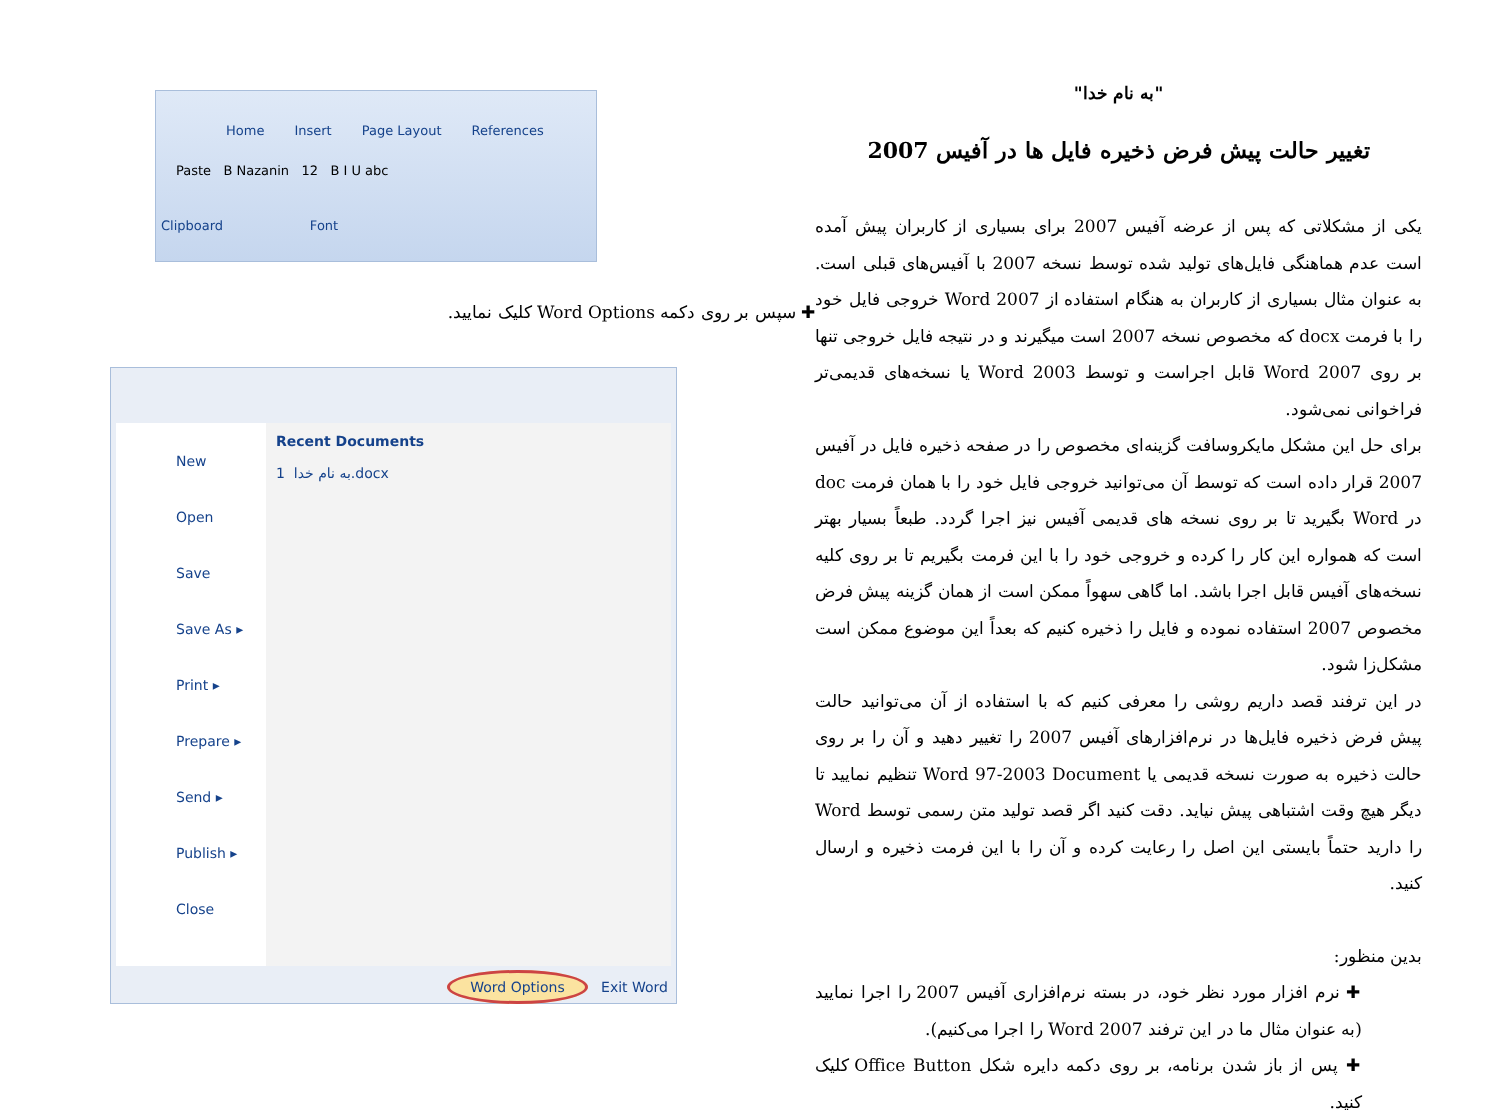"به نام خدا"
تغییر حالت پیش فرض ذخیره فایل ها در آفیس 2007
یکی از مشکلاتی که پس از عرضه آفیس 2007 برای بسیاری از کاربران پیش آمده است عدم هماهنگی فایل‌های تولید شده توسط نسخه 2007 با آفیس‌های قبلی است. به عنوان مثال بسیاری از کاربران به هنگام استفاده از Word 2007 خروجی فایل خود را با فرمت docx که مخصوص نسخه 2007 است میگیرند و در نتیجه فایل خروجی تنها بر روی Word 2007 قابل اجراست و توسط Word 2003 یا نسخه‌های قدیمی‌تر فراخوانی نمی‌شود.
برای حل این مشکل مایکروسافت گزینه‌ای مخصوص را در صفحه ذخیره فایل در آفیس 2007 قرار داده است که توسط آن می‌توانید خروجی فایل خود را با همان فرمت doc در Word بگیرید تا بر روی نسخه های قدیمی آفیس نیز اجرا گردد. طبعاً بسیار بهتر است که همواره این کار را کرده و خروجی خود را با این فرمت بگیریم تا بر روی کلیه نسخه‌های آفیس قابل اجرا باشد. اما گاهی سهواً ممکن است از همان گزینه پیش فرض مخصوص 2007 استفاده نموده و فایل را ذخیره کنیم که بعداً این موضوع ممکن است مشکل‌زا شود.
در این ترفند قصد داریم روشی را معرفی کنیم که با استفاده از آن می‌توانید حالت پیش فرض ذخیره فایل‌ها در نرم‌افزارهای آفیس 2007 را تغییر دهید و آن را بر روی حالت ذخیره به صورت نسخه قدیمی یا Word 97-2003 Document تنظیم نمایید تا دیگر هیچ وقت اشتباهی پیش نیاید. دقت کنید اگر قصد تولید متن رسمی توسط Word را دارید حتماً بایستی این اصل را رعایت کرده و آن را با این فرمت ذخیره و ارسال کنید.
بدین منظور:
✚ نرم افزار مورد نظر خود، در بسته نرم‌افزاری آفیس 2007 را اجرا نمایید (به عنوان مثال ما در این ترفند Word 2007 را اجرا می‌کنیم).
✚ پس از باز شدن برنامه، بر روی دکمه دایره شکل Office Button کلیک کنید.
Home Insert Page Layout References
Paste B Nazanin 12 B I U abc
Clipboard Font
✚ سپس بر روی دکمه Word Options کلیک نمایید.
New
Open
Save
Save As ▸
Print ▸
Prepare ▸
Send ▸
Publish ▸
Close
Recent Documents
1 به نام خدا.docx
Word Options Exit Word